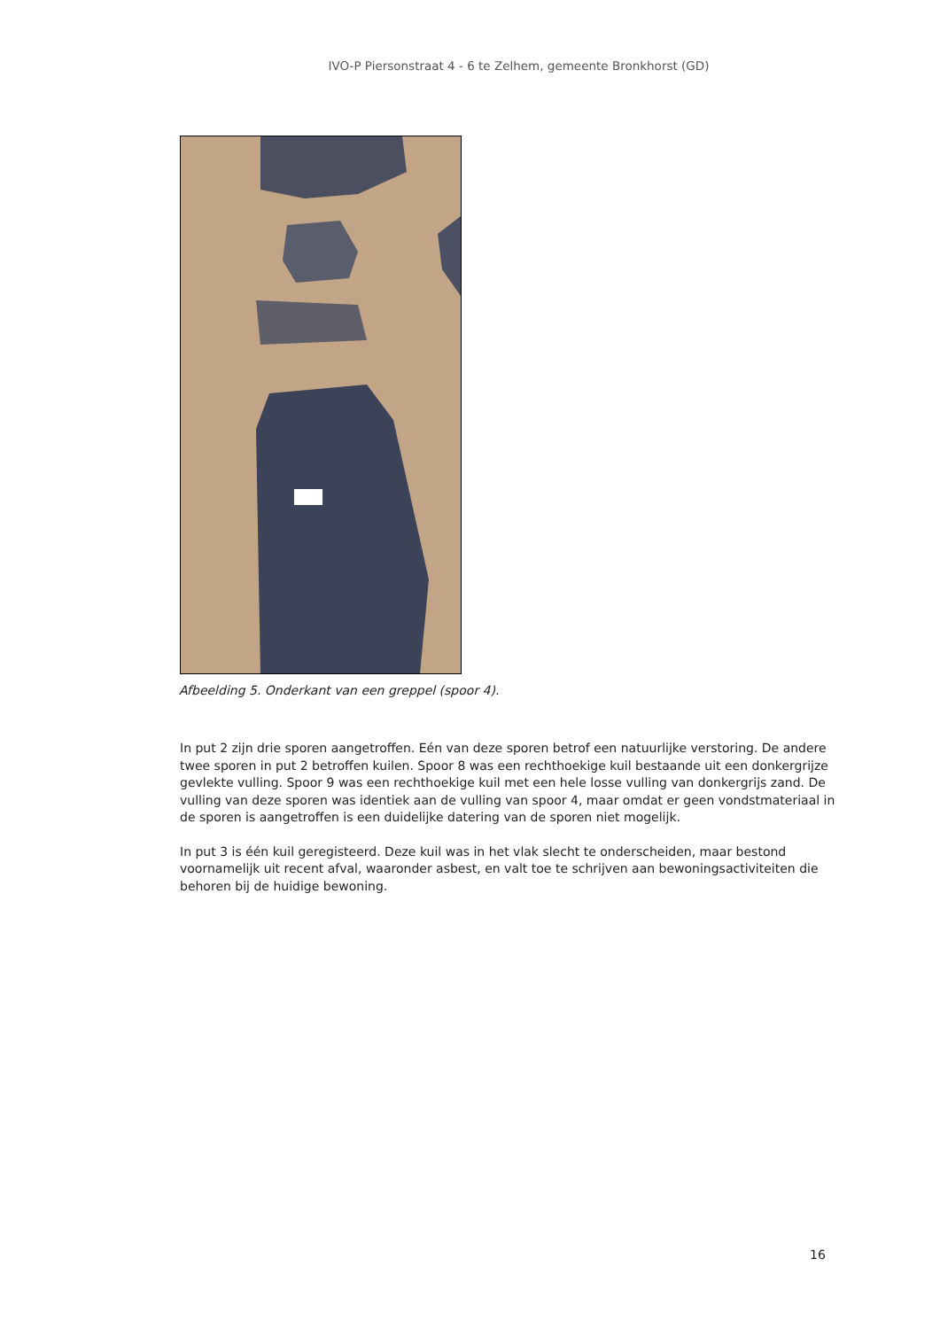IVO-P Piersonstraat 4 - 6 te Zelhem, gemeente Bronkhorst (GD)
Afbeelding 5. Onderkant van een greppel (spoor 4).
In put 2 zijn drie sporen aangetroffen. Eén van deze sporen betrof een natuurlijke verstoring. De andere twee sporen in put 2 betroffen kuilen. Spoor 8 was een rechthoekige kuil bestaande uit een donkergrijze gevlekte vulling. Spoor 9 was een rechthoekige kuil met een hele losse vulling van donkergrijs zand. De vulling van deze sporen was identiek aan de vulling van spoor 4, maar omdat er geen vondstmateriaal in de sporen is aangetroffen is een duidelijke datering van de sporen niet mogelijk.
In put 3 is één kuil geregisteerd. Deze kuil was in het vlak slecht te onderscheiden, maar bestond voornamelijk uit recent afval, waaronder asbest, en valt toe te schrijven aan bewoningsactiviteiten die behoren bij de huidige bewoning.
16